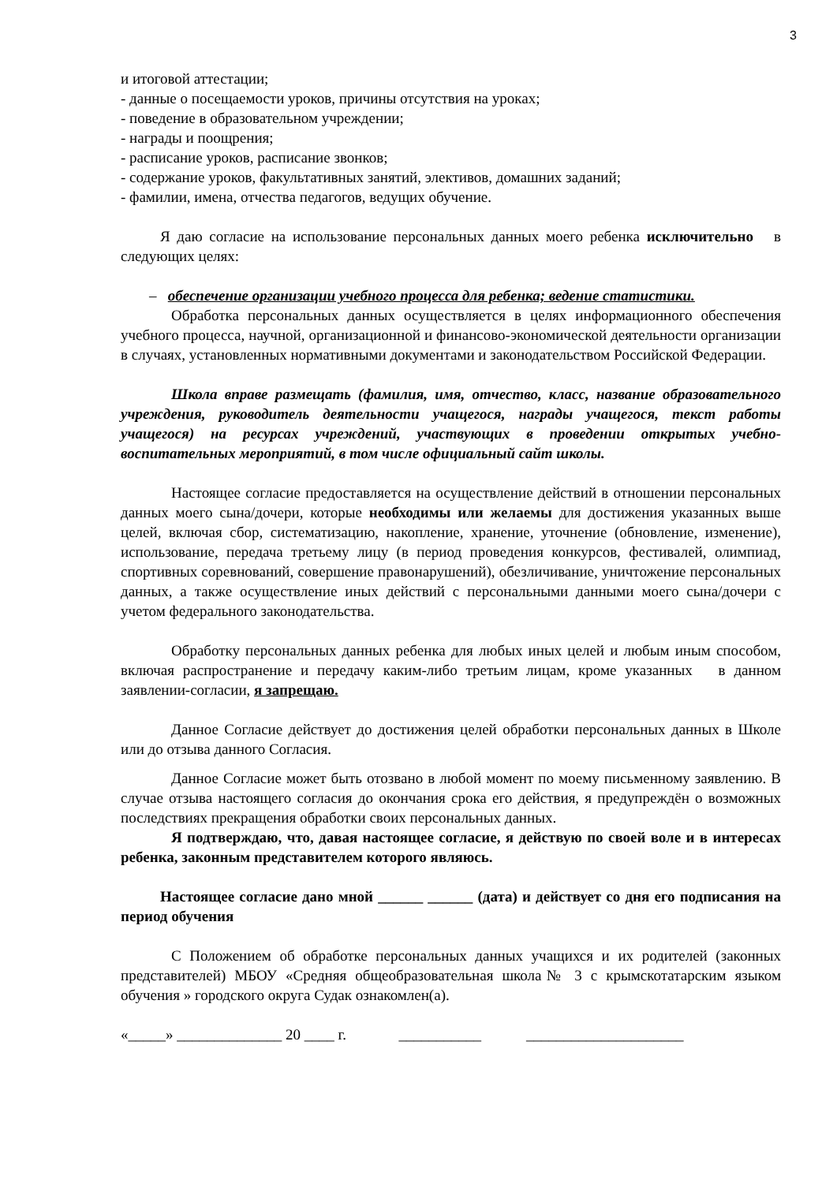3
и итоговой аттестации;
- данные о посещаемости уроков, причины отсутствия на уроках;
- поведение в образовательном учреждении;
- награды и поощрения;
- расписание уроков, расписание звонков;
- содержание уроков, факультативных занятий, элективов, домашних заданий;
- фамилии, имена, отчества педагогов, ведущих обучение.
Я даю согласие на использование персональных данных моего ребенка исключительно в следующих целях:
– обеспечение организации учебного процесса для ребенка; ведение статистики.
Обработка персональных данных осуществляется в целях информационного обеспечения учебного процесса, научной, организационной и финансово-экономической деятельности организации в случаях, установленных нормативными документами и законодательством Российской Федерации.
Школа вправе размещать (фамилия, имя, отчество, класс, название образовательного учреждения, руководитель деятельности учащегося, награды учащегося, текст работы учащегося) на ресурсах учреждений, участвующих в проведении открытых учебно-воспитательных мероприятий, в том числе официальный сайт школы.
Настоящее согласие предоставляется на осуществление действий в отношении персональных данных моего сына/дочери, которые необходимы или желаемы для достижения указанных выше целей, включая сбор, систематизацию, накопление, хранение, уточнение (обновление, изменение), использование, передача третьему лицу (в период проведения конкурсов, фестивалей, олимпиад, спортивных соревнований, совершение правонарушений), обезличивание, уничтожение персональных данных, а также осуществление иных действий с персональными данными моего сына/дочери с учетом федерального законодательства.
Обработку персональных данных ребенка для любых иных целей и любым иным способом, включая распространение и передачу каким-либо третьим лицам, кроме указанных в данном заявлении-согласии, я запрещаю.
Данное Согласие действует до достижения целей обработки персональных данных в Школе или до отзыва данного Согласия.
Данное Согласие может быть отозвано в любой момент по моему письменному заявлению. В случае отзыва настоящего согласия до окончания срока его действия, я предупреждён о возможных последствиях прекращения обработки своих персональных данных.
Я подтверждаю, что, давая настоящее согласие, я действую по своей воле и в интересах ребенка, законным представителем которого являюсь.
Настоящее согласие дано мной ______ ______ (дата) и действует со дня его подписания на период обучения
С Положением об обработке персональных данных учащихся и их родителей (законных представителей) МБОУ «Средняя общеобразовательная школа№ 3 с крымскотатарским языком обучения » городского округа Судак ознакомлен(а).
«_____» ______________ 20 ____ г. ___________ _____________________